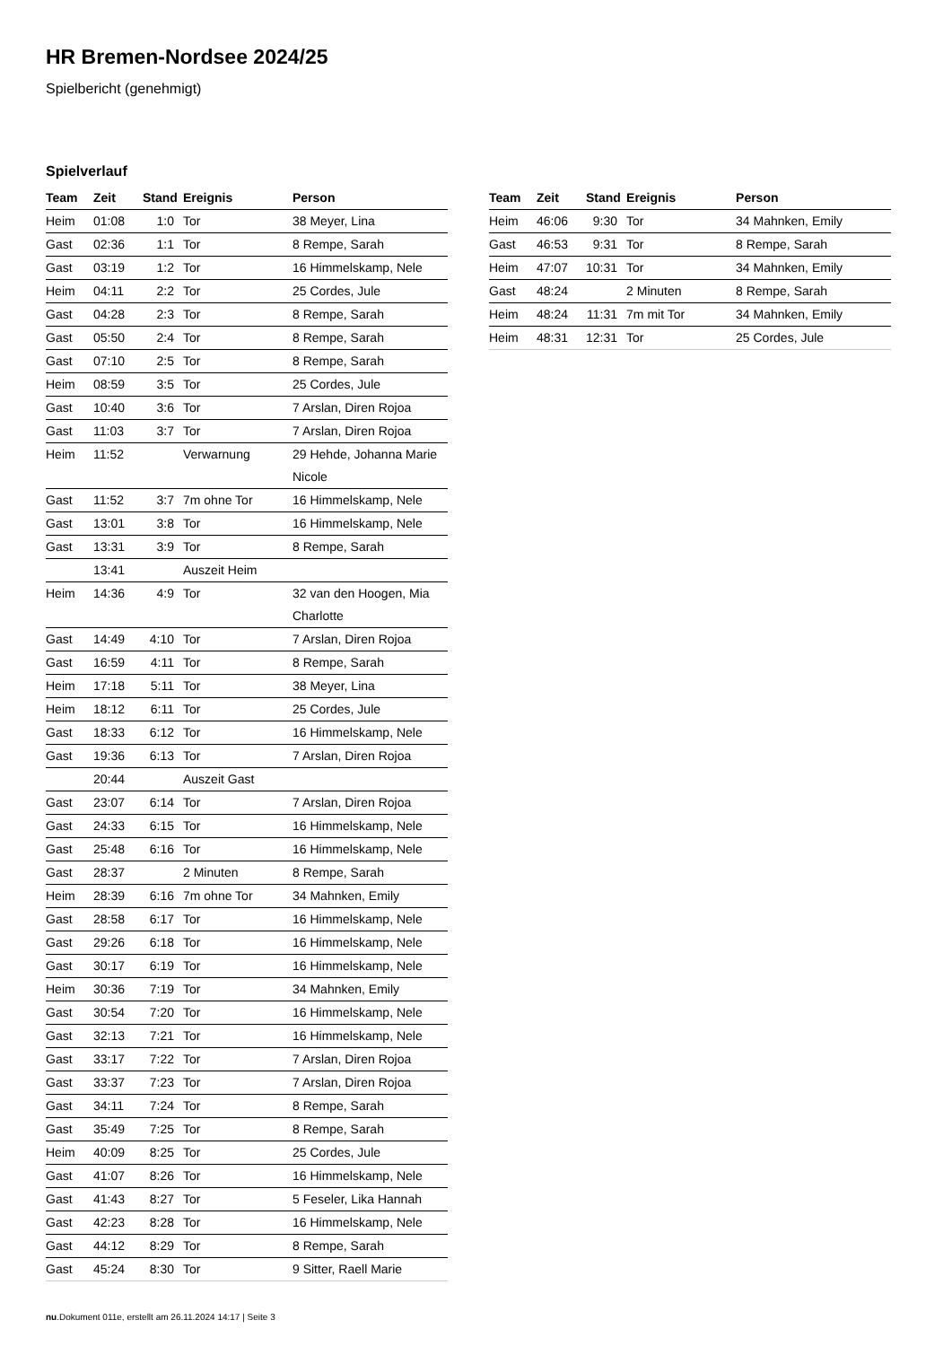HR Bremen-Nordsee 2024/25
Spielbericht (genehmigt)
Spielverlauf
| Team | Zeit | Stand | Ereignis | Person |
| --- | --- | --- | --- | --- |
| Heim | 01:08 | 1:0 | Tor | 38 Meyer, Lina |
| Gast | 02:36 | 1:1 | Tor | 8 Rempe, Sarah |
| Gast | 03:19 | 1:2 | Tor | 16 Himmelskamp, Nele |
| Heim | 04:11 | 2:2 | Tor | 25 Cordes, Jule |
| Gast | 04:28 | 2:3 | Tor | 8 Rempe, Sarah |
| Gast | 05:50 | 2:4 | Tor | 8 Rempe, Sarah |
| Gast | 07:10 | 2:5 | Tor | 8 Rempe, Sarah |
| Heim | 08:59 | 3:5 | Tor | 25 Cordes, Jule |
| Gast | 10:40 | 3:6 | Tor | 7 Arslan, Diren Rojoa |
| Gast | 11:03 | 3:7 | Tor | 7 Arslan, Diren Rojoa |
| Heim | 11:52 | | Verwarnung | 29 Hehde, Johanna Marie Nicole |
| Gast | 11:52 | 3:7 | 7m ohne Tor | 16 Himmelskamp, Nele |
| Gast | 13:01 | 3:8 | Tor | 16 Himmelskamp, Nele |
| Gast | 13:31 | 3:9 | Tor | 8 Rempe, Sarah |
| | 13:41 | | Auszeit Heim | |
| Heim | 14:36 | 4:9 | Tor | 32 van den Hoogen, Mia Charlotte |
| Gast | 14:49 | 4:10 | Tor | 7 Arslan, Diren Rojoa |
| Gast | 16:59 | 4:11 | Tor | 8 Rempe, Sarah |
| Heim | 17:18 | 5:11 | Tor | 38 Meyer, Lina |
| Heim | 18:12 | 6:11 | Tor | 25 Cordes, Jule |
| Gast | 18:33 | 6:12 | Tor | 16 Himmelskamp, Nele |
| Gast | 19:36 | 6:13 | Tor | 7 Arslan, Diren Rojoa |
| | 20:44 | | Auszeit Gast | |
| Gast | 23:07 | 6:14 | Tor | 7 Arslan, Diren Rojoa |
| Gast | 24:33 | 6:15 | Tor | 16 Himmelskamp, Nele |
| Gast | 25:48 | 6:16 | Tor | 16 Himmelskamp, Nele |
| Gast | 28:37 | | 2 Minuten | 8 Rempe, Sarah |
| Heim | 28:39 | 6:16 | 7m ohne Tor | 34 Mahnken, Emily |
| Gast | 28:58 | 6:17 | Tor | 16 Himmelskamp, Nele |
| Gast | 29:26 | 6:18 | Tor | 16 Himmelskamp, Nele |
| Gast | 30:17 | 6:19 | Tor | 16 Himmelskamp, Nele |
| Heim | 30:36 | 7:19 | Tor | 34 Mahnken, Emily |
| Gast | 30:54 | 7:20 | Tor | 16 Himmelskamp, Nele |
| Gast | 32:13 | 7:21 | Tor | 16 Himmelskamp, Nele |
| Gast | 33:17 | 7:22 | Tor | 7 Arslan, Diren Rojoa |
| Gast | 33:37 | 7:23 | Tor | 7 Arslan, Diren Rojoa |
| Gast | 34:11 | 7:24 | Tor | 8 Rempe, Sarah |
| Gast | 35:49 | 7:25 | Tor | 8 Rempe, Sarah |
| Heim | 40:09 | 8:25 | Tor | 25 Cordes, Jule |
| Gast | 41:07 | 8:26 | Tor | 16 Himmelskamp, Nele |
| Gast | 41:43 | 8:27 | Tor | 5 Feseler, Lika Hannah |
| Gast | 42:23 | 8:28 | Tor | 16 Himmelskamp, Nele |
| Gast | 44:12 | 8:29 | Tor | 8 Rempe, Sarah |
| Gast | 45:24 | 8:30 | Tor | 9 Sitter, Raell Marie |
| Team | Zeit | Stand | Ereignis | Person |
| --- | --- | --- | --- | --- |
| Heim | 46:06 | 9:30 | Tor | 34 Mahnken, Emily |
| Gast | 46:53 | 9:31 | Tor | 8 Rempe, Sarah |
| Heim | 47:07 | 10:31 | Tor | 34 Mahnken, Emily |
| Gast | 48:24 | | 2 Minuten | 8 Rempe, Sarah |
| Heim | 48:24 | 11:31 | 7m mit Tor | 34 Mahnken, Emily |
| Heim | 48:31 | 12:31 | Tor | 25 Cordes, Jule |
nu.Dokument 011e, erstellt am 26.11.2024 14:17 | Seite 3